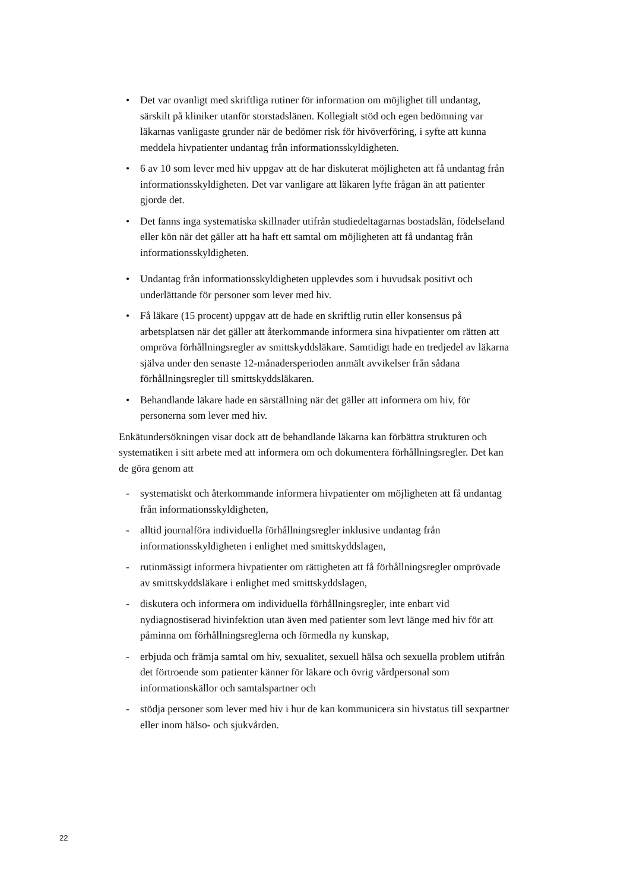• Det var ovanligt med skriftliga rutiner för information om möjlighet till undantag, särskilt på kliniker utanför storstadslänen. Kollegialt stöd och egen bedömning var läkarnas vanligaste grunder när de bedömer risk för hivöverföring, i syfte att kunna meddela hivpatienter undantag från informationsskyldigheten.
• 6 av 10 som lever med hiv uppgav att de har diskuterat möjligheten att få undantag från informationsskyldigheten. Det var vanligare att läkaren lyfte frågan än att patienter gjorde det.
• Det fanns inga systematiska skillnader utifrån studiedeltagarnas bostadslän, födelseland eller kön när det gäller att ha haft ett samtal om möjligheten att få undantag från informationsskyldigheten.
• Undantag från informationsskyldigheten upplevdes som i huvudsak positivt och underlättande för personer som lever med hiv.
• Få läkare (15 procent) uppgav att de hade en skriftlig rutin eller konsensus på arbetsplatsen när det gäller att återkommande informera sina hivpatienter om rätten att ompröva förhållningsregler av smittskyddsläkare. Samtidigt hade en tredjedel av läkarna själva under den senaste 12-månadersperioden anmält avvikelser från sådana förhållningsregler till smittskyddsläkaren.
• Behandlande läkare hade en särställning när det gäller att informera om hiv, för personerna som lever med hiv.
Enkätundersökningen visar dock att de behandlande läkarna kan förbättra strukturen och systematiken i sitt arbete med att informera om och dokumentera förhållningsregler. Det kan de göra genom att
- systematiskt och återkommande informera hivpatienter om möjligheten att få undantag från informationsskyldigheten,
- alltid journalföra individuella förhållningsregler inklusive undantag från informationsskyldigheten i enlighet med smittskyddslagen,
- rutinmässigt informera hivpatienter om rättigheten att få förhållningsregler omprövade av smittskyddsläkare i enlighet med smittskyddslagen,
- diskutera och informera om individuella förhållningsregler, inte enbart vid nydiagnostiserad hivinfektion utan även med patienter som levt länge med hiv för att påminna om förhållningsreglerna och förmedla ny kunskap,
- erbjuda och främja samtal om hiv, sexualitet, sexuell hälsa och sexuella problem utifrån det förtroende som patienter känner för läkare och övrig vårdpersonal som informationskällor och samtalspartner och
- stödja personer som lever med hiv i hur de kan kommunicera sin hivstatus till sexpartner eller inom hälso- och sjukvården.
22